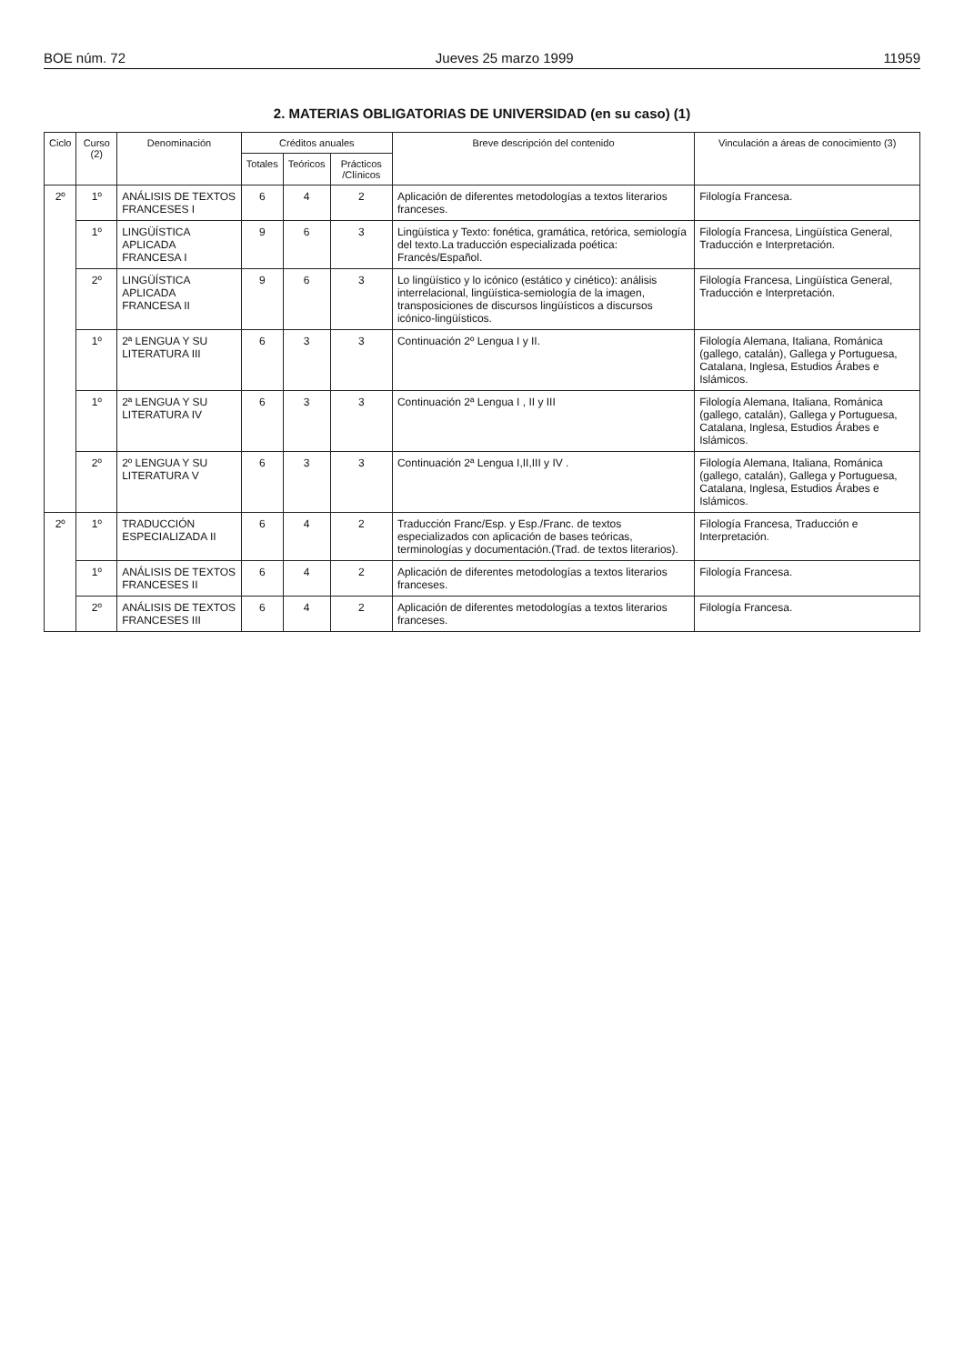BOE núm. 72 Jueves 25 marzo 1999 11959
2. MATERIAS OBLIGATORIAS DE UNIVERSIDAD (en su caso) (1)
| Ciclo | Curso (2) | Denominación | Créditos anuales | | | Breve descripción del contenido | Vinculación a áreas de conocimiento (3) |
| --- | --- | --- | --- | --- | --- | --- | --- |
| | | | Totales | Teóricos | Prácticos /Clínicos | | |
| 2º | 1º | ANÁLISIS DE TEXTOS FRANCESES I | 6 | 4 | 2 | Aplicación de diferentes metodologías a textos literarios franceses. | Filología Francesa. |
| | 1º | LINGÜÍSTICA APLICADA FRANCESA I | 9 | 6 | 3 | Lingüística y Texto: fonética, gramática, retórica, semiología del texto.La traducción especializada poética: Francés/Español. | Filología Francesa, Lingüística General, Traducción e Interpretación. |
| | 2º | LINGÜÍSTICA APLICADA FRANCESA II | 9 | 6 | 3 | Lo lingüístico y lo icónico (estático y cinético): análisis interrelacional, lingüística-semiología de la imagen, transposiciones de discursos lingüísticos a discursos icónico-lingüísticos. | Filología Francesa, Lingüística General, Traducción e Interpretación. |
| | 1º | 2ª LENGUA Y SU LITERATURA III | 6 | 3 | 3 | Continuación 2º Lengua I y II. | Filología Alemana, Italiana, Románica (gallego, catalán), Gallega y Portuguesa, Catalana, Inglesa, Estudios Árabes e Islámicos. |
| | 1º | 2ª LENGUA Y SU LITERATURA IV | 6 | 3 | 3 | Continuación 2ª Lengua I , II y III | Filología Alemana, Italiana, Románica (gallego, catalán), Gallega y Portuguesa, Catalana, Inglesa, Estudios Árabes e Islámicos. |
| | 2º | 2º LENGUA Y SU LITERATURA V | 6 | 3 | 3 | Continuación 2ª Lengua I,II,III y IV . | Filología Alemana, Italiana, Románica (gallego, catalán), Gallega y Portuguesa, Catalana, Inglesa, Estudios Árabes e Islámicos. |
| 2º | 1º | TRADUCCIÓN ESPECIALIZADA II | 6 | 4 | 2 | Traducción Franc/Esp. y Esp./Franc. de textos especializados con aplicación de bases teóricas, terminologías y documentación.(Trad. de textos literarios). | Filología Francesa, Traducción e Interpretación. |
| | 1º | ANÁLISIS DE TEXTOS FRANCESES II | 6 | 4 | 2 | Aplicación de diferentes metodologías a textos literarios franceses. | Filología Francesa. |
| | 2º | ANÁLISIS DE TEXTOS FRANCESES III | 6 | 4 | 2 | Aplicación de diferentes metodologías a textos literarios franceses. | Filología Francesa. |